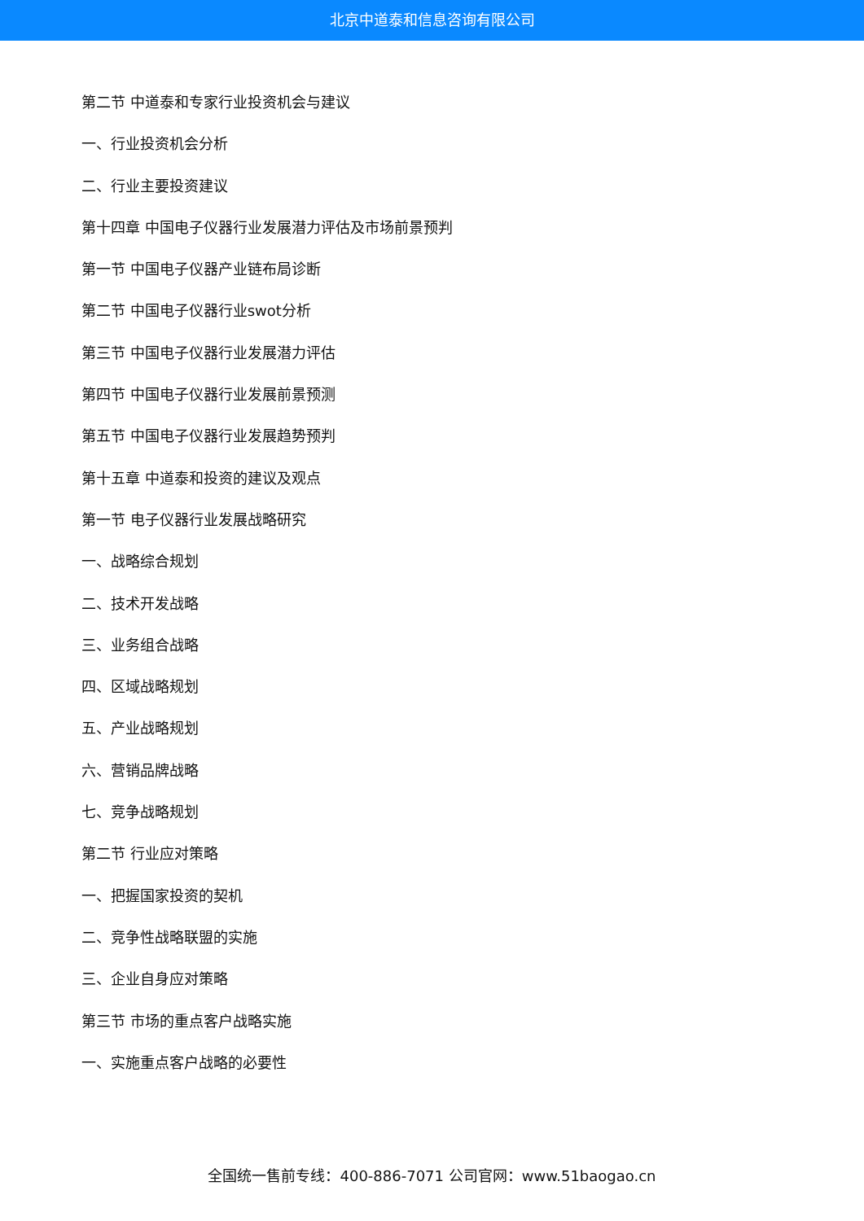北京中道泰和信息咨询有限公司
第二节 中道泰和专家行业投资机会与建议
一、行业投资机会分析
二、行业主要投资建议
第十四章 中国电子仪器行业发展潜力评估及市场前景预判
第一节 中国电子仪器产业链布局诊断
第二节 中国电子仪器行业swot分析
第三节 中国电子仪器行业发展潜力评估
第四节 中国电子仪器行业发展前景预测
第五节 中国电子仪器行业发展趋势预判
第十五章 中道泰和投资的建议及观点
第一节 电子仪器行业发展战略研究
一、战略综合规划
二、技术开发战略
三、业务组合战略
四、区域战略规划
五、产业战略规划
六、营销品牌战略
七、竞争战略规划
第二节 行业应对策略
一、把握国家投资的契机
二、竞争性战略联盟的实施
三、企业自身应对策略
第三节 市场的重点客户战略实施
一、实施重点客户战略的必要性
全国统一售前专线：400-886-7071 公司官网：www.51baogao.cn